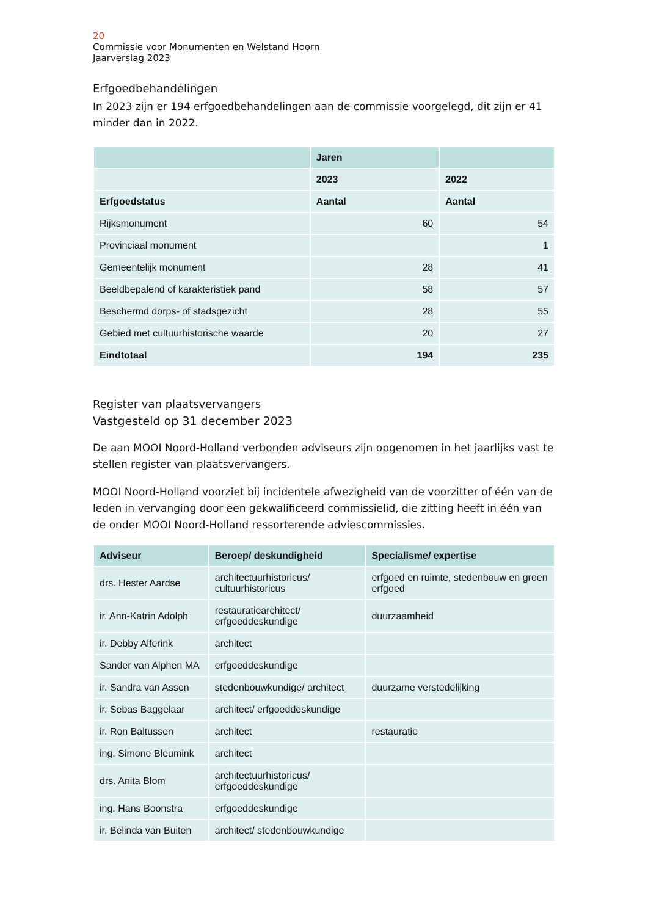20
Commissie voor Monumenten en Welstand Hoorn
Jaarverslag 2023
Erfgoedbehandelingen
In 2023 zijn er 194 erfgoedbehandelingen aan de commissie voorgelegd, dit zijn er 41 minder dan in 2022.
| | Jaren | |
| --- | --- | --- |
| | 2023 | 2022 |
| Erfgoedstatus | Aantal | Aantal |
| Rijksmonument | 60 | 54 |
| Provinciaal monument | | 1 |
| Gemeentelijk monument | 28 | 41 |
| Beeldbepalend of karakteristiek pand | 58 | 57 |
| Beschermd dorps- of stadsgezicht | 28 | 55 |
| Gebied met cultuurhistorische waarde | 20 | 27 |
| Eindtotaal | 194 | 235 |
Register van plaatsvervangers
Vastgesteld op 31 december 2023
De aan MOOI Noord-Holland verbonden adviseurs zijn opgenomen in het jaarlijks vast te stellen register van plaatsvervangers.
MOOI Noord-Holland voorziet bij incidentele afwezigheid van de voorzitter of één van de leden in vervanging door een gekwalificeerd commissielid, die zitting heeft in één van de onder MOOI Noord-Holland ressorterende adviescommissies.
| Adviseur | Beroep/ deskundigheid | Specialisme/ expertise |
| --- | --- | --- |
| drs. Hester Aardse | architectuurhistoricus/ cultuurhistoricus | erfgoed en ruimte, stedenbouw en groen erfgoed |
| ir. Ann-Katrin Adolph | restauratiearchitect/ erfgoeddeskundige | duurzaamheid |
| ir. Debby Alferink | architect | |
| Sander van Alphen MA | erfgoeddeskundige | |
| ir. Sandra van Assen | stedenbouwkundige/ architect | duurzame verstedelijking |
| ir. Sebas Baggelaar | architect/ erfgoeddeskundige | |
| ir. Ron Baltussen | architect | restauratie |
| ing. Simone Bleumink | architect | |
| drs. Anita Blom | architectuurhistoricus/ erfgoeddeskundige | |
| ing. Hans Boonstra | erfgoeddeskundige | |
| ir. Belinda van Buiten | architect/ stedenbouwkundige | |